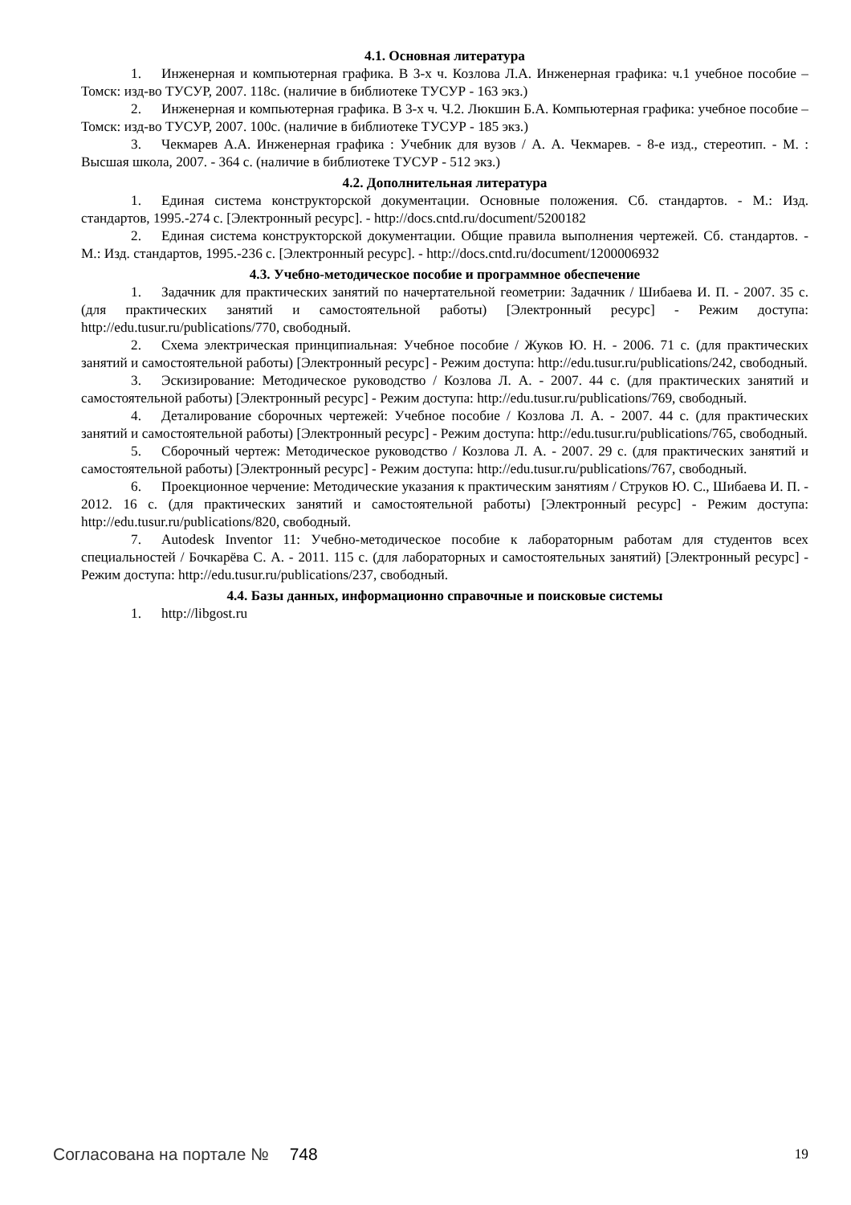4.1. Основная литература
1. Инженерная и компьютерная графика. В 3-х ч. Козлова Л.А. Инженерная графика: ч.1 учебное пособие – Томск: изд-во ТУСУР, 2007. 118с. (наличие в библиотеке ТУСУР - 163 экз.)
2. Инженерная и компьютерная графика. В 3-х ч. Ч.2. Люкшин Б.А. Компьютерная графика: учебное пособие – Томск: изд-во ТУСУР, 2007. 100с. (наличие в библиотеке ТУСУР - 185 экз.)
3. Чекмарев А.А. Инженерная графика : Учебник для вузов / А. А. Чекмарев. - 8-е изд., стереотип. - М. : Высшая школа, 2007. - 364 с. (наличие в библиотеке ТУСУР - 512 экз.)
4.2. Дополнительная литература
1. Единая система конструкторской документации. Основные положения. Сб. стандартов. - М.: Изд. стандартов, 1995.-274 с. [Электронный ресурс]. - http://docs.cntd.ru/document/5200182
2. Единая система конструкторской документации. Общие правила выполнения чертежей. Сб. стандартов. - М.: Изд. стандартов, 1995.-236 с. [Электронный ресурс]. - http://docs.cntd.ru/document/1200006932
4.3. Учебно-методическое пособие и программное обеспечение
1. Задачник для практических занятий по начертательной геометрии: Задачник / Шибаева И. П. - 2007. 35 с. (для практических занятий и самостоятельной работы) [Электронный ресурс] - Режим доступа: http://edu.tusur.ru/publications/770, свободный.
2. Схема электрическая принципиальная: Учебное пособие / Жуков Ю. Н. - 2006. 71 с. (для практических занятий и самостоятельной работы) [Электронный ресурс] - Режим доступа: http://edu.tusur.ru/publications/242, свободный.
3. Эскизирование: Методическое руководство / Козлова Л. А. - 2007. 44 с. (для практических занятий и самостоятельной работы) [Электронный ресурс] - Режим доступа: http://edu.tusur.ru/publications/769, свободный.
4. Деталирование сборочных чертежей: Учебное пособие / Козлова Л. А. - 2007. 44 с. (для практических занятий и самостоятельной работы) [Электронный ресурс] - Режим доступа: http://edu.tusur.ru/publications/765, свободный.
5. Сборочный чертеж: Методическое руководство / Козлова Л. А. - 2007. 29 с. (для практических занятий и самостоятельной работы) [Электронный ресурс] - Режим доступа: http://edu.tusur.ru/publications/767, свободный.
6. Проекционное черчение: Методические указания к практическим занятиям / Струков Ю. С., Шибаева И. П. - 2012. 16 с. (для практических занятий и самостоятельной работы) [Электронный ресурс] - Режим доступа: http://edu.tusur.ru/publications/820, свободный.
7. Autodesk Inventor 11: Учебно-методическое пособие к лабораторным работам для студентов всех специальностей / Бочкарёва С. А. - 2011. 115 с. (для лабораторных и самостоятельных занятий) [Электронный ресурс] - Режим доступа: http://edu.tusur.ru/publications/237, свободный.
4.4. Базы данных, информационно справочные и поисковые системы
1. http://libgost.ru
Согласована на портале № 748 19